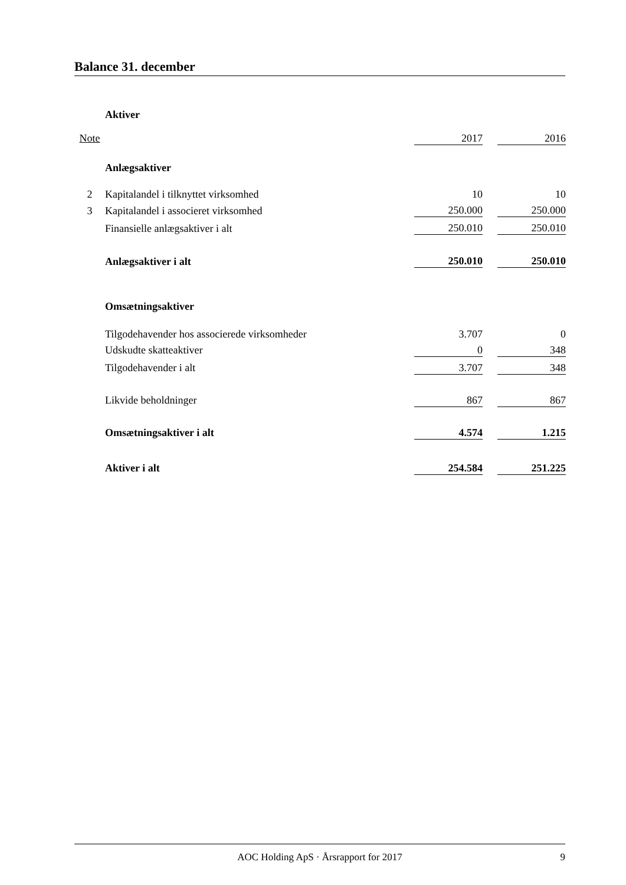Balance 31. december
| | Aktiver | | | |
| Note | | 2017 | | 2016 |
| | Anlægsaktiver | | | |
| 2 | Kapitalandel i tilknyttet virksomhed | 10 | | 10 |
| 3 | Kapitalandel i associeret virksomhed | 250.000 | | 250.000 |
| | Finansielle anlægsaktiver i alt | 250.010 | | 250.010 |
| | Anlægsaktiver i alt | 250.010 | | 250.010 |
| | Omsætningsaktiver | | | |
| | Tilgodehavender hos associerede virksomheder | 3.707 | | 0 |
| | Udskudte skatteaktiver | 0 | | 348 |
| | Tilgodehavender i alt | 3.707 | | 348 |
| | Likvide beholdninger | 867 | | 867 |
| | Omsætningsaktiver i alt | 4.574 | | 1.215 |
| | Aktiver i alt | 254.584 | | 251.225 |
AOC Holding ApS · Årsrapport for 2017 9